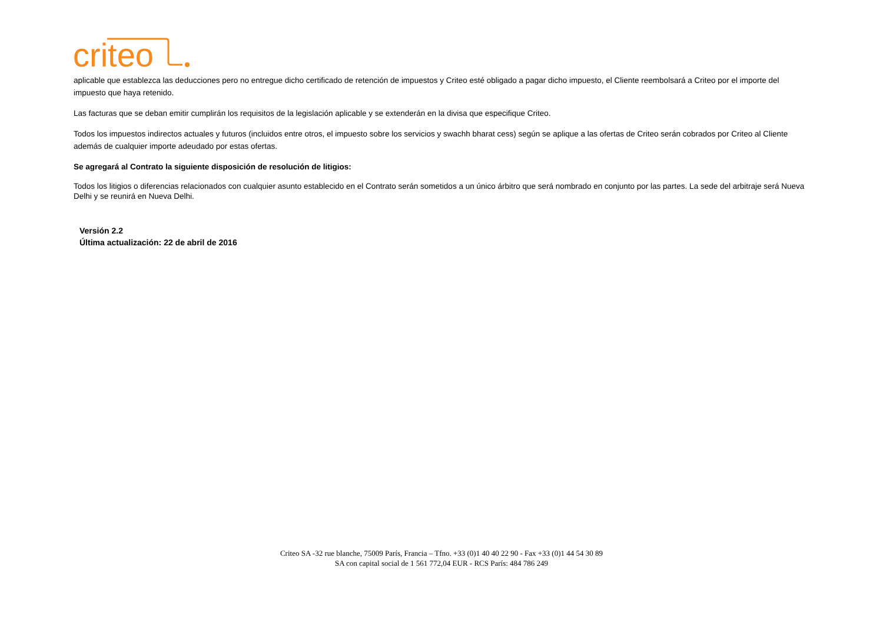criteo
aplicable que establezca las deducciones pero no entregue dicho certificado de retención de impuestos y Criteo esté obligado a pagar dicho impuesto, el Cliente reembolsará a Criteo por el importe del impuesto que haya retenido.
Las facturas que se deban emitir cumplirán los requisitos de la legislación aplicable y se extenderán en la divisa que especifique Criteo.
Todos los impuestos indirectos actuales y futuros (incluidos entre otros, el impuesto sobre los servicios y swachh bharat cess) según se aplique a las ofertas de Criteo serán cobrados por Criteo al Cliente además de cualquier importe adeudado por estas ofertas.
Se agregará al Contrato la siguiente disposición de resolución de litigios:
Todos los litigios o diferencias relacionados con cualquier asunto establecido en el Contrato serán sometidos a un único árbitro que será nombrado en conjunto por las partes. La sede del arbitraje será Nueva Delhi y se reunirá en Nueva Delhi.
Versión 2.2
Última actualización: 22 de abril de 2016
Criteo SA -32 rue blanche, 75009 París, Francia – Tfno. +33 (0)1 40 40 22 90 - Fax +33 (0)1 44 54 30 89
SA con capital social de 1 561 772,04 EUR - RCS París: 484 786 249